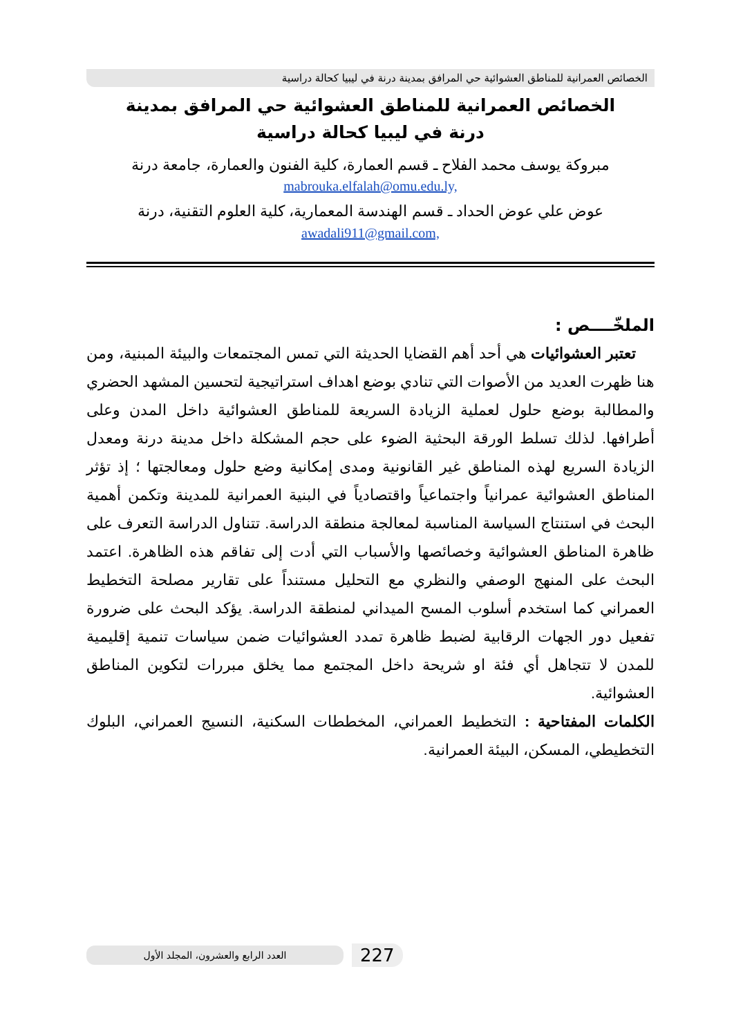الخصائص العمرانية للمناطق العشوائية حي المرافق بمدينة درنة في ليبيا كحالة دراسية
الخصائص العمرانية للمناطق العشوائية حي المرافق بمدينة درنة في ليبيا كحالة دراسية
مبروكة يوسف محمد الفلاح ـ قسم العمارة، كلية الفنون والعمارة، جامعة درنة
mabrouka.elfalah@omu.edu.ly,
عوض علي عوض الحداد ـ قسم الهندسة المعمارية، كلية العلوم التقنية، درنة
awadali911@gmail.com,
الملخّــــص :
تعتبر العشوائيات هي أحد أهم القضايا الحديثة التي تمس المجتمعات والبيئة المبنية، ومن هنا ظهرت العديد من الأصوات التي تنادي بوضع اهداف استراتيجية لتحسين المشهد الحضري والمطالبة بوضع حلول لعملية الزيادة السريعة للمناطق العشوائية داخل المدن وعلى أطرافها. لذلك تسلط الورقة البحثية الضوء على حجم المشكلة داخل مدينة درنة ومعدل الزيادة السريع لهذه المناطق غير القانونية ومدى إمكانية وضع حلول ومعالجتها ؛ إذ تؤثر المناطق العشوائية عمرانياً واجتماعياً واقتصادياً في البنية العمرانية للمدينة وتكمن أهمية البحث في استنتاج السياسة المناسبة لمعالجة منطقة الدراسة. تتناول الدراسة التعرف على ظاهرة المناطق العشوائية وخصائصها والأسباب التي أدت إلى تفاقم هذه الظاهرة. اعتمد البحث على المنهج الوصفي والنظري مع التحليل مستنداً على تقارير مصلحة التخطيط العمراني كما استخدم أسلوب المسح الميداني لمنطقة الدراسة. يؤكد البحث على ضرورة تفعيل دور الجهات الرقابية لضبط ظاهرة تمدد العشوائيات ضمن سياسات تنمية إقليمية للمدن لا تتجاهل أي فئة او شريحة داخل المجتمع مما يخلق مبررات لتكوين المناطق العشوائية.
الكلمات المفتاحية : التخطيط العمراني، المخططات السكنية، النسيج العمراني، البلوك التخطيطي، المسكن، البيئة العمرانية.
العدد الرابع والعشرون، المجلد الأول 227